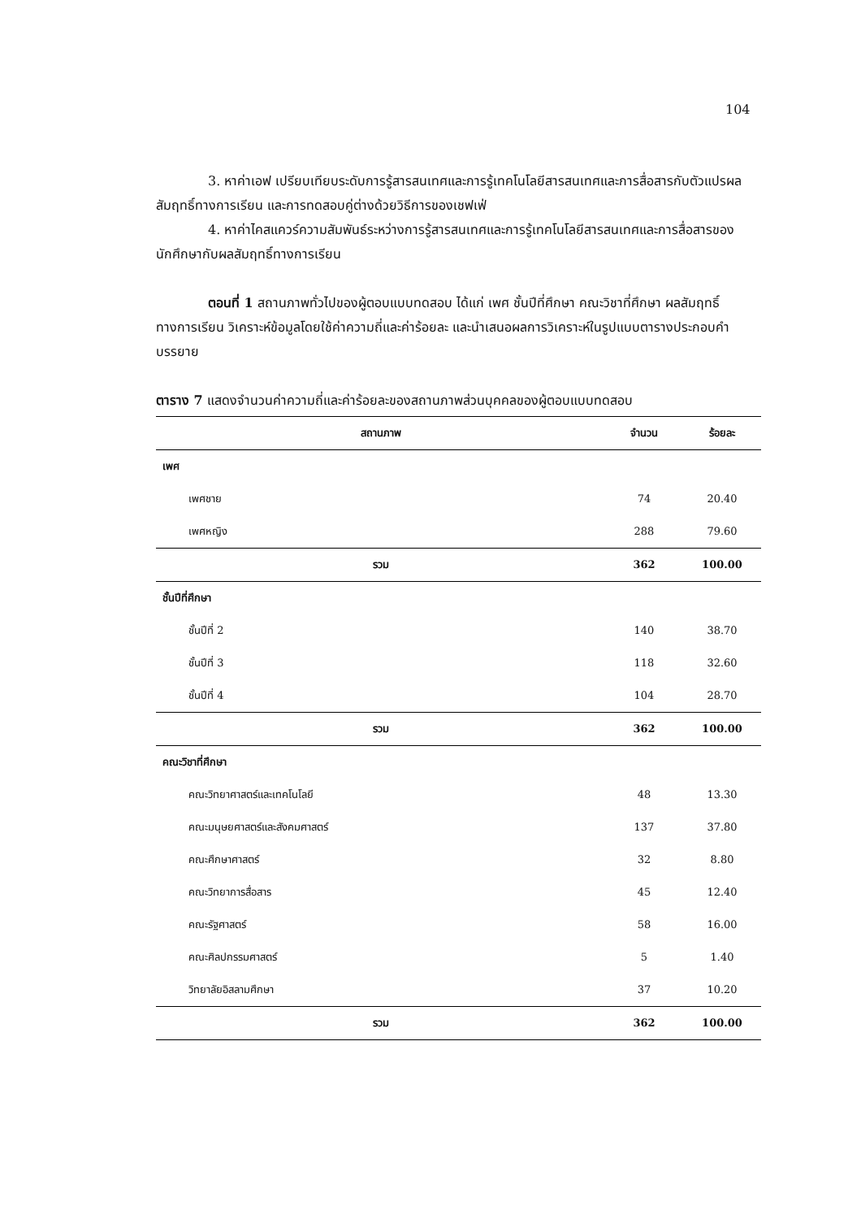104
3. หาค่าเอฟ เปรียบเทียบระดับการรู้สารสนเทศและการรู้เทคโนโลยีสารสนเทศและการสื่อสารกับตัวแปรผลสัมฤทธิ์ทางการเรียน และการทดสอบคู่ต่างด้วยวิธีการของเชฟเฟ่
4. หาค่าไคสแควร์ความสัมพันธ์ระหว่างการรู้สารสนเทศและการรู้เทคโนโลยีสารสนเทศและการสื่อสารของนักศึกษากับผลสัมฤทธิ์ทางการเรียน
ตอนที่ 1 สถานภาพทั่วไปของผู้ตอบแบบทดสอบ ได้แก่ เพศ ชั้นปีที่ศึกษา คณะวิชาที่ศึกษา ผลสัมฤทธิ์ทางการเรียน วิเคราะห์ข้อมูลโดยใช้ค่าความถี่และค่าร้อยละ และนำเสนอผลการวิเคราะห์ในรูปแบบตารางประกอบคำบรรยาย
ตาราง 7 แสดงจำนวนค่าความถี่และค่าร้อยละของสถานภาพส่วนบุคคลของผู้ตอบแบบทดสอบ
| สถานภาพ | จำนวน | ร้อยละ |
| --- | --- | --- |
| เพศ | | |
| เพศชาย | 74 | 20.40 |
| เพศหญิง | 288 | 79.60 |
| รวม | 362 | 100.00 |
| ชั้นปีที่ศึกษา | | |
| ชั้นปีที่ 2 | 140 | 38.70 |
| ชั้นปีที่ 3 | 118 | 32.60 |
| ชั้นปีที่ 4 | 104 | 28.70 |
| รวม | 362 | 100.00 |
| คณะวิชาที่ศึกษา | | |
| คณะวิทยาศาสตร์และเทคโนโลยี | 48 | 13.30 |
| คณะมนุษยศาสตร์และสังคมศาสตร์ | 137 | 37.80 |
| คณะศึกษาศาสตร์ | 32 | 8.80 |
| คณะวิทยาการสื่อสาร | 45 | 12.40 |
| คณะรัฐศาสตร์ | 58 | 16.00 |
| คณะศิลปกรรมศาสตร์ | 5 | 1.40 |
| วิทยาลัยอิสลามศึกษา | 37 | 10.20 |
| รวม | 362 | 100.00 |